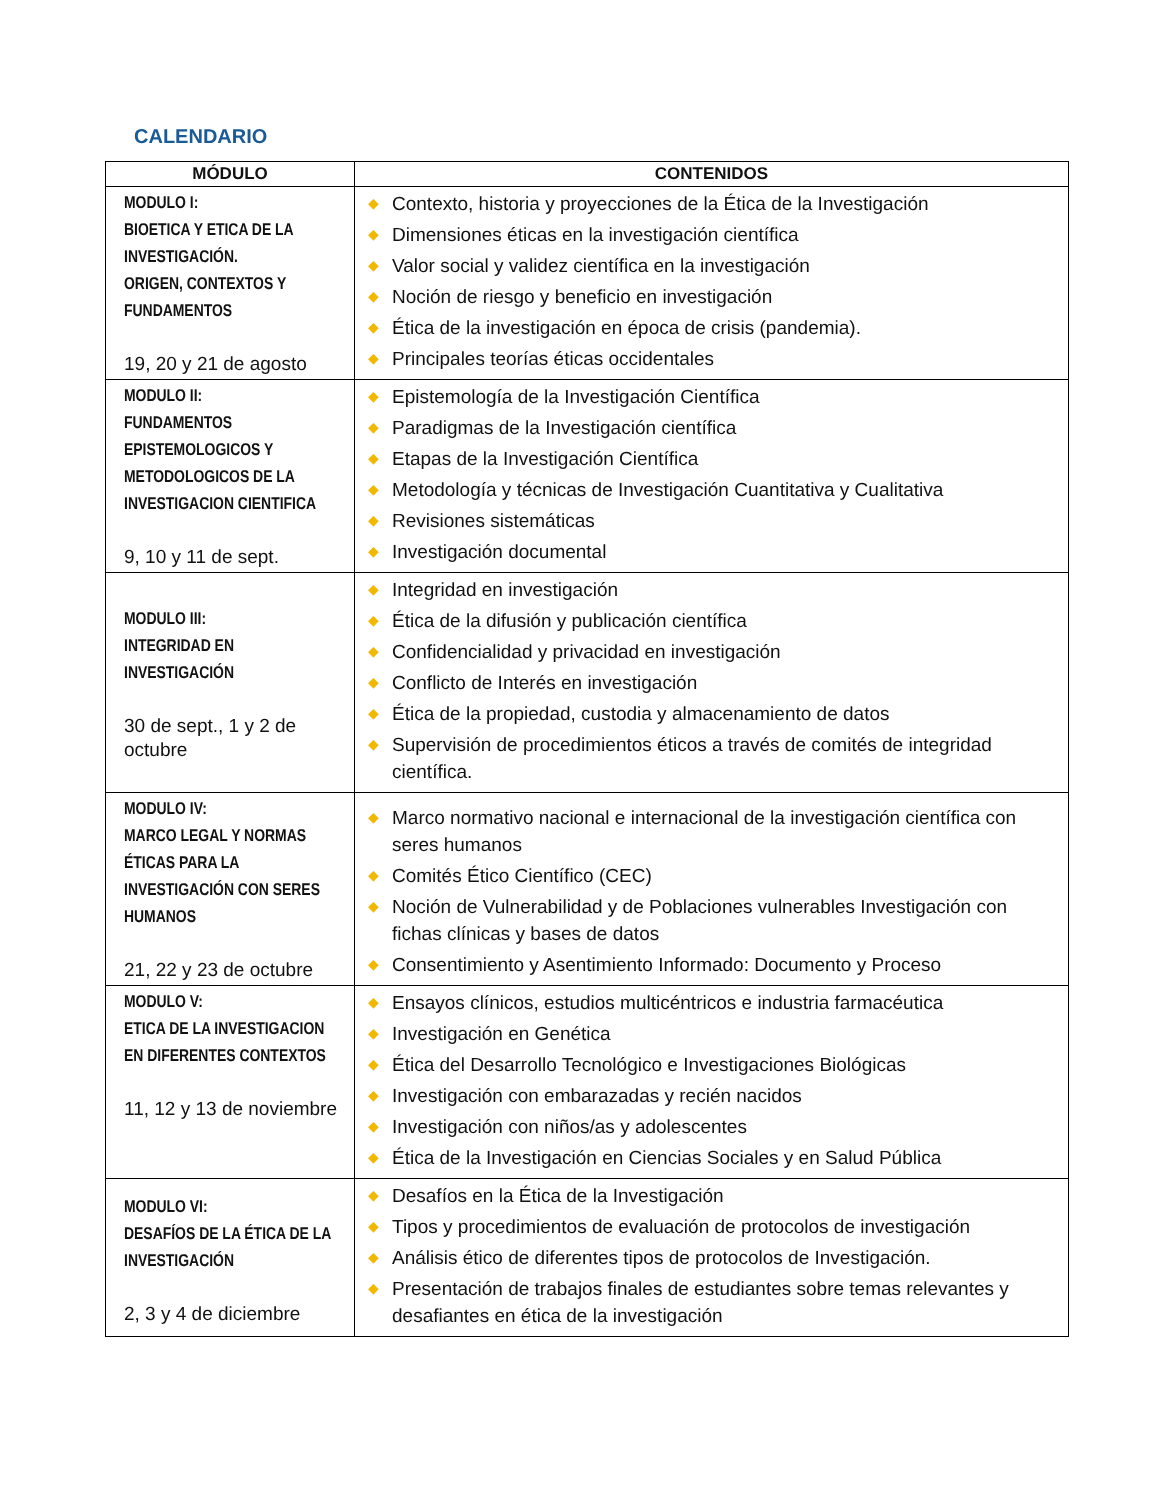CALENDARIO
| MÓDULO | CONTENIDOS |
| --- | --- |
| MODULO I: BIOETICA Y ETICA DE LA INVESTIGACIÓN. ORIGEN, CONTEXTOS Y FUNDAMENTOS 19, 20 y 21 de agosto | ◆ Contexto, historia y proyecciones de la Ética de la Investigación ◆ Dimensiones éticas en la investigación científica ◆ Valor social y validez científica en la investigación ◆ Noción de riesgo y beneficio en investigación ◆ Ética de la investigación en época de crisis (pandemia). ◆ Principales teorías éticas occidentales |
| MODULO II: FUNDAMENTOS EPISTEMOLOGICOS Y METODOLOGICOS DE LA INVESTIGACION CIENTIFICA 9, 10 y 11 de sept. | ◆ Epistemología de la Investigación Científica ◆ Paradigmas de la Investigación científica ◆ Etapas de la Investigación Científica ◆ Metodología y técnicas de Investigación Cuantitativa y Cualitativa ◆ Revisiones sistemáticas ◆ Investigación documental |
| MODULO III: INTEGRIDAD EN INVESTIGACIÓN 30 de sept., 1 y 2 de octubre | ◆ Integridad en investigación ◆ Ética de la difusión y publicación científica ◆ Confidencialidad y privacidad en investigación ◆ Conflicto de Interés en investigación ◆ Ética de la propiedad, custodia y almacenamiento de datos ◆ Supervisión de procedimientos éticos a través de comités de integridad científica. |
| MODULO IV: MARCO LEGAL Y NORMAS ÉTICAS PARA LA INVESTIGACIÓN CON SERES HUMANOS 21, 22 y 23 de octubre | ◆ Marco normativo nacional e internacional de la investigación científica con seres humanos ◆ Comités Ético Científico (CEC) ◆ Noción de Vulnerabilidad y de Poblaciones vulnerables Investigación con fichas clínicas y bases de datos ◆ Consentimiento y Asentimiento Informado: Documento y Proceso |
| MODULO V: ETICA DE LA INVESTIGACION EN DIFERENTES CONTEXTOS 11, 12 y 13 de noviembre | ◆ Ensayos clínicos, estudios multicéntricos e industria farmacéutica ◆ Investigación en Genética ◆ Ética del Desarrollo Tecnológico e Investigaciones Biológicas ◆ Investigación con embarazadas y recién nacidos ◆ Investigación con niños/as y adolescentes ◆ Ética de la Investigación en Ciencias Sociales y en Salud Pública |
| MODULO VI: DESAFÍOS DE LA ÉTICA DE LA INVESTIGACIÓN 2, 3 y 4 de diciembre | ◆ Desafíos en la Ética de la Investigación ◆ Tipos y procedimientos de evaluación de protocolos de investigación ◆ Análisis ético de diferentes tipos de protocolos de Investigación. ◆ Presentación de trabajos finales de estudiantes sobre temas relevantes y desafiantes en ética de la investigación |